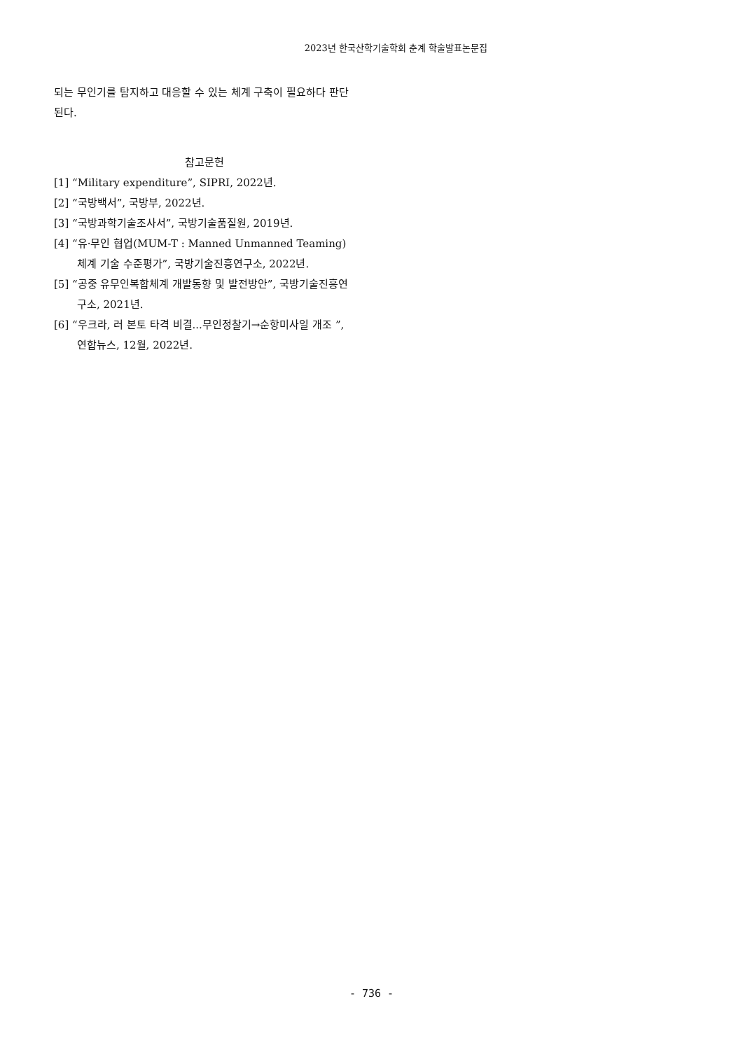2023년 한국산학기술학회 춘계 학술발표논문집
되는 무인기를 탐지하고 대응할 수 있는 체계 구축이 필요하다 판단된다.
참고문헌
[1] “Military expenditure”, SIPRI, 2022년.
[2] “국방백서”, 국방부, 2022년.
[3] “국방과학기술조사서”, 국방기술품질원, 2019년.
[4] “유·무인 협업(MUM-T : Manned Unmanned Teaming) 체계 기술 수준평가”, 국방기술진흥연구소, 2022년.
[5] “공중 유무인복합체계 개발동향 및 발전방안”, 국방기술진흥연구소, 2021년.
[6] “우크라, 러 본토 타격 비결...무인정찰기→순항미사일 개조 ”, 연합뉴스, 12월, 2022년.
- 736 -